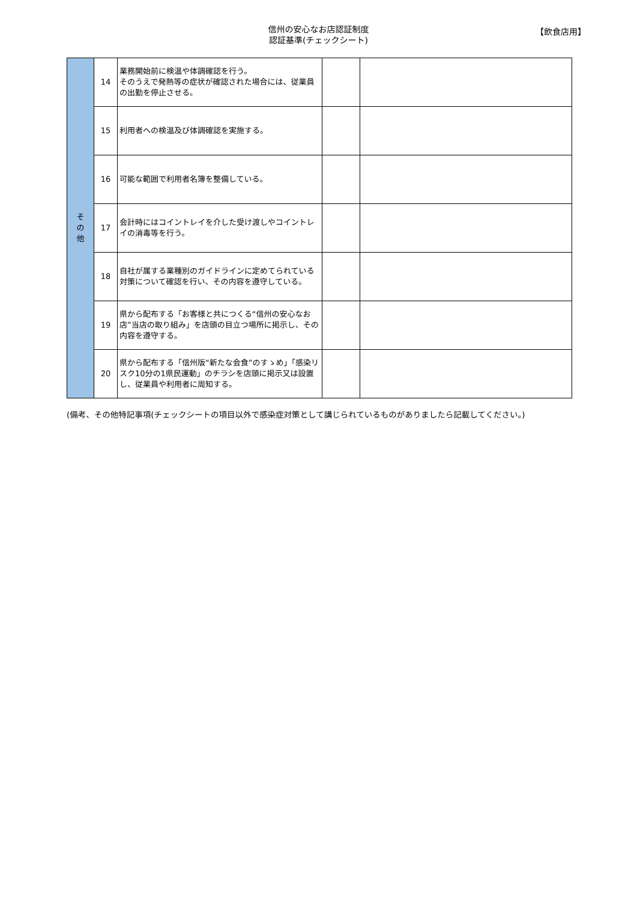信州の安心なお店認証制度
認証基準(チェックシート)
【飲食店用】
| そ の 他 | 14 | 業務開始前に検温や体調確認を行う。 そのうえで発熱等の症状が確認された場合には、従業員の出勤を停止させる。 | | |
| | 15 | 利用者への検温及び体調確認を実施する。 | | |
| | 16 | 可能な範囲で利用者名簿を整備している。 | | |
| | 17 | 会計時にはコイントレイを介した受け渡しやコイントレイの消毒等を行う。 | | |
| | 18 | 自社が属する業種別のガイドラインに定めてられている対策について確認を行い、その内容を遵守している。 | | |
| | 19 | 県から配布する「お客様と共につくる“信州の安心なお店”当店の取り組み」を店頭の目立つ場所に掲示し、その内容を遵守する。 | | |
| | 20 | 県から配布する「信州版“新たな会食”のすゝめ」「感染リスク10分の1県民運動」のチラシを店頭に掲示又は設置し、従業員や利用者に周知する。 | | |
(備考、その他特記事項(チェックシートの項目以外で感染症対策として講じられているものがありましたら記載してください。)